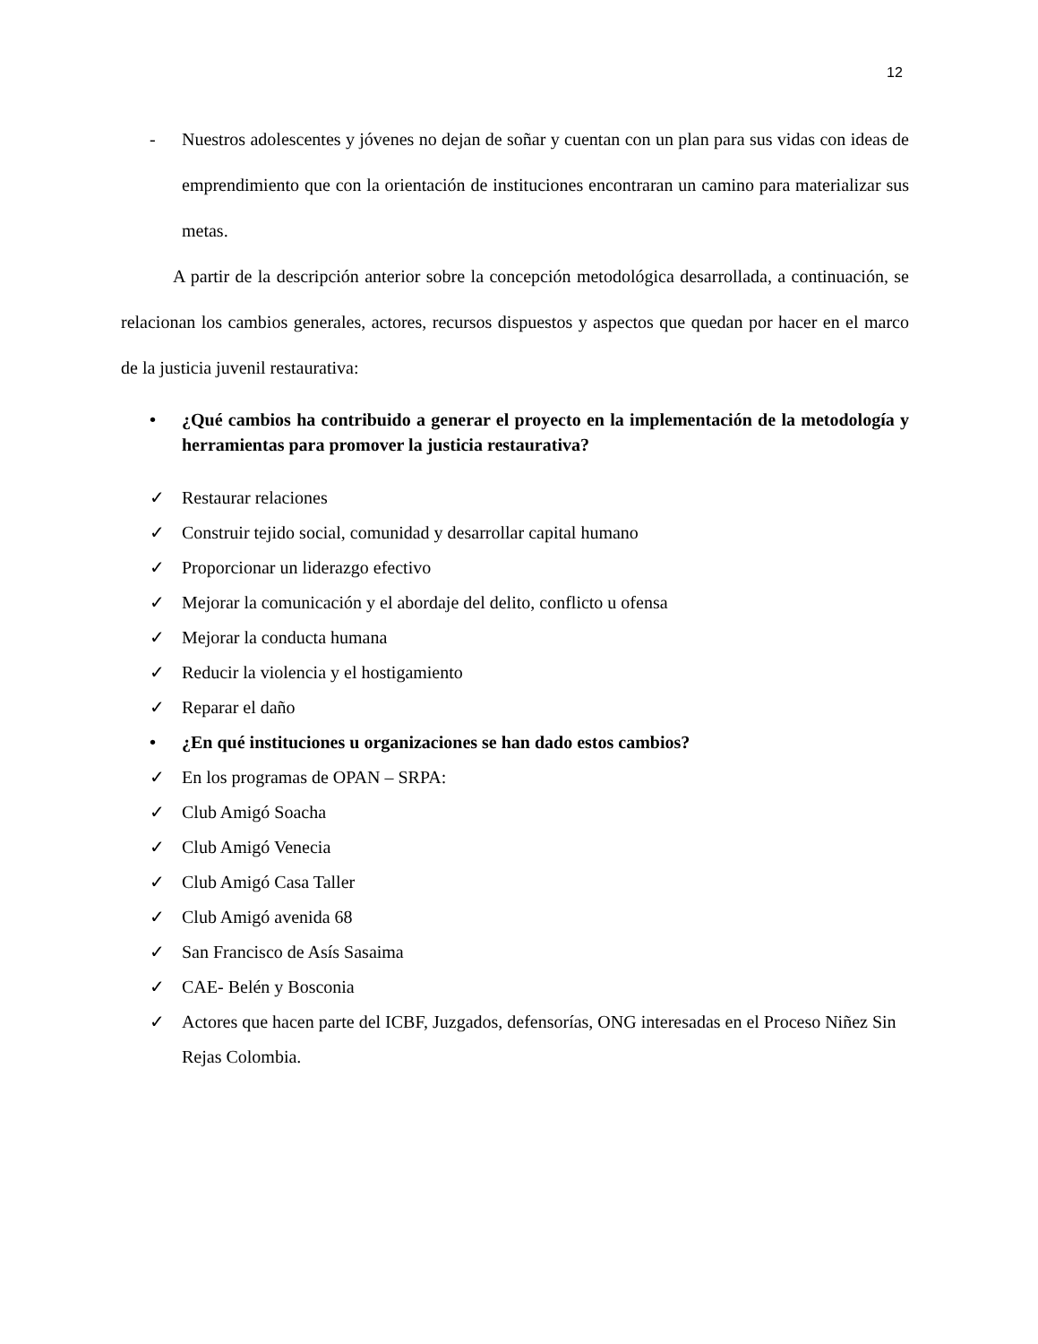12
- Nuestros adolescentes y jóvenes no dejan de soñar y cuentan con un plan para sus vidas con ideas de emprendimiento que con la orientación de instituciones encontraran un camino para materializar sus metas.
A partir de la descripción anterior sobre la concepción metodológica desarrollada, a continuación, se relacionan los cambios generales, actores, recursos dispuestos y aspectos que quedan por hacer en el marco de la justicia juvenil restaurativa:
• ¿Qué cambios ha contribuido a generar el proyecto en la implementación de la metodología y herramientas para promover la justicia restaurativa?
✓ Restaurar relaciones
✓ Construir tejido social, comunidad y desarrollar capital humano
✓ Proporcionar un liderazgo efectivo
✓ Mejorar la comunicación y el abordaje del delito, conflicto u ofensa
✓ Mejorar la conducta humana
✓ Reducir la violencia y el hostigamiento
✓ Reparar el daño
• ¿En qué instituciones u organizaciones se han dado estos cambios?
✓ En los programas de OPAN – SRPA:
✓ Club Amigó Soacha
✓ Club Amigó Venecia
✓ Club Amigó Casa Taller
✓ Club Amigó avenida 68
✓ San Francisco de Asís Sasaima
✓ CAE- Belén y Bosconia
✓ Actores que hacen parte del ICBF, Juzgados, defensorías, ONG interesadas en el Proceso Niñez Sin Rejas Colombia.